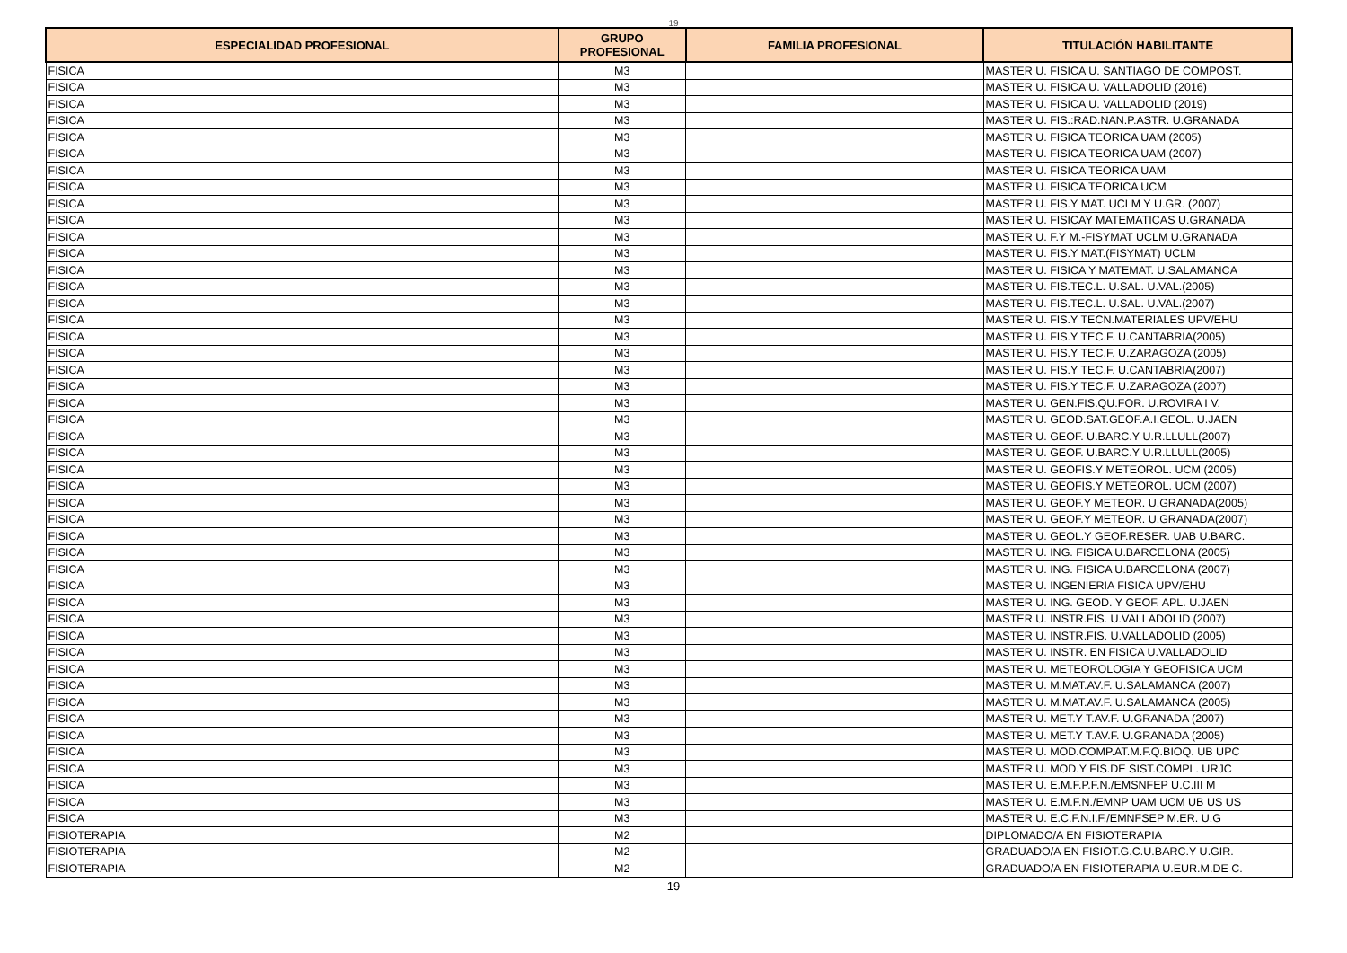19
| ESPECIALIDAD PROFESIONAL | GRUPO PROFESIONAL | FAMILIA PROFESIONAL | TITULACIÓN HABILITANTE |
| --- | --- | --- | --- |
| FISICA | M3 | | MASTER U. FISICA U. SANTIAGO DE COMPOST. |
| FISICA | M3 | | MASTER U. FISICA U. VALLADOLID (2016) |
| FISICA | M3 | | MASTER U. FISICA U. VALLADOLID (2019) |
| FISICA | M3 | | MASTER U. FIS.:RAD.NAN.P.ASTR. U.GRANADA |
| FISICA | M3 | | MASTER U. FISICA TEORICA UAM (2005) |
| FISICA | M3 | | MASTER U. FISICA TEORICA UAM (2007) |
| FISICA | M3 | | MASTER U. FISICA TEORICA UAM |
| FISICA | M3 | | MASTER U. FISICA TEORICA UCM |
| FISICA | M3 | | MASTER U. FIS.Y MAT. UCLM Y U.GR. (2007) |
| FISICA | M3 | | MASTER U. FISICAY MATEMATICAS U.GRANADA |
| FISICA | M3 | | MASTER U. F.Y M.-FISYMAT UCLM U.GRANADA |
| FISICA | M3 | | MASTER U. FIS.Y MAT.(FISYMAT) UCLM |
| FISICA | M3 | | MASTER U. FISICA Y MATEMAT. U.SALAMANCA |
| FISICA | M3 | | MASTER U. FIS.TEC.L. U.SAL. U.VAL.(2005) |
| FISICA | M3 | | MASTER U. FIS.TEC.L. U.SAL. U.VAL.(2007) |
| FISICA | M3 | | MASTER U. FIS.Y TECN.MATERIALES UPV/EHU |
| FISICA | M3 | | MASTER U. FIS.Y TEC.F. U.CANTABRIA(2005) |
| FISICA | M3 | | MASTER U. FIS.Y TEC.F. U.ZARAGOZA (2005) |
| FISICA | M3 | | MASTER U. FIS.Y TEC.F. U.CANTABRIA(2007) |
| FISICA | M3 | | MASTER U. FIS.Y TEC.F. U.ZARAGOZA (2007) |
| FISICA | M3 | | MASTER U. GEN.FIS.QU.FOR. U.ROVIRA I V. |
| FISICA | M3 | | MASTER U. GEOD.SAT.GEOF.A.I.GEOL. U.JAEN |
| FISICA | M3 | | MASTER U. GEOF. U.BARC.Y U.R.LLULL(2007) |
| FISICA | M3 | | MASTER U. GEOF. U.BARC.Y U.R.LLULL(2005) |
| FISICA | M3 | | MASTER U. GEOFIS.Y METEOROL. UCM (2005) |
| FISICA | M3 | | MASTER U. GEOFIS.Y METEOROL. UCM (2007) |
| FISICA | M3 | | MASTER U. GEOF.Y METEOR. U.GRANADA(2005) |
| FISICA | M3 | | MASTER U. GEOF.Y METEOR. U.GRANADA(2007) |
| FISICA | M3 | | MASTER U. GEOL.Y GEOF.RESER. UAB U.BARC. |
| FISICA | M3 | | MASTER U. ING. FISICA U.BARCELONA (2005) |
| FISICA | M3 | | MASTER U. ING. FISICA U.BARCELONA (2007) |
| FISICA | M3 | | MASTER U. INGENIERIA FISICA UPV/EHU |
| FISICA | M3 | | MASTER U. ING. GEOD. Y GEOF. APL. U.JAEN |
| FISICA | M3 | | MASTER U. INSTR.FIS. U.VALLADOLID (2007) |
| FISICA | M3 | | MASTER U. INSTR.FIS. U.VALLADOLID (2005) |
| FISICA | M3 | | MASTER U. INSTR. EN FISICA U.VALLADOLID |
| FISICA | M3 | | MASTER U. METEOROLOGIA Y GEOFISICA UCM |
| FISICA | M3 | | MASTER U. M.MAT.AV.F. U.SALAMANCA (2007) |
| FISICA | M3 | | MASTER U. M.MAT.AV.F. U.SALAMANCA (2005) |
| FISICA | M3 | | MASTER U. MET.Y T.AV.F. U.GRANADA (2007) |
| FISICA | M3 | | MASTER U. MET.Y T.AV.F. U.GRANADA (2005) |
| FISICA | M3 | | MASTER U. MOD.COMP.AT.M.F.Q.BIOQ. UB UPC |
| FISICA | M3 | | MASTER U. MOD.Y FIS.DE SIST.COMPL. URJC |
| FISICA | M3 | | MASTER U. E.M.F.P.F.N./EMSNFEP U.C.III M |
| FISICA | M3 | | MASTER U. E.M.F.N./EMNP UAM UCM UB US US |
| FISICA | M3 | | MASTER U. E.C.F.N.I.F./EMNFSEP M.ER. U.G |
| FISIOTERAPIA | M2 | | DIPLOMADO/A EN FISIOTERAPIA |
| FISIOTERAPIA | M2 | | GRADUADO/A EN FISIOT.G.C.U.BARC.Y U.GIR. |
| FISIOTERAPIA | M2 | | GRADUADO/A EN FISIOTERAPIA U.EUR.M.DE C. |
19